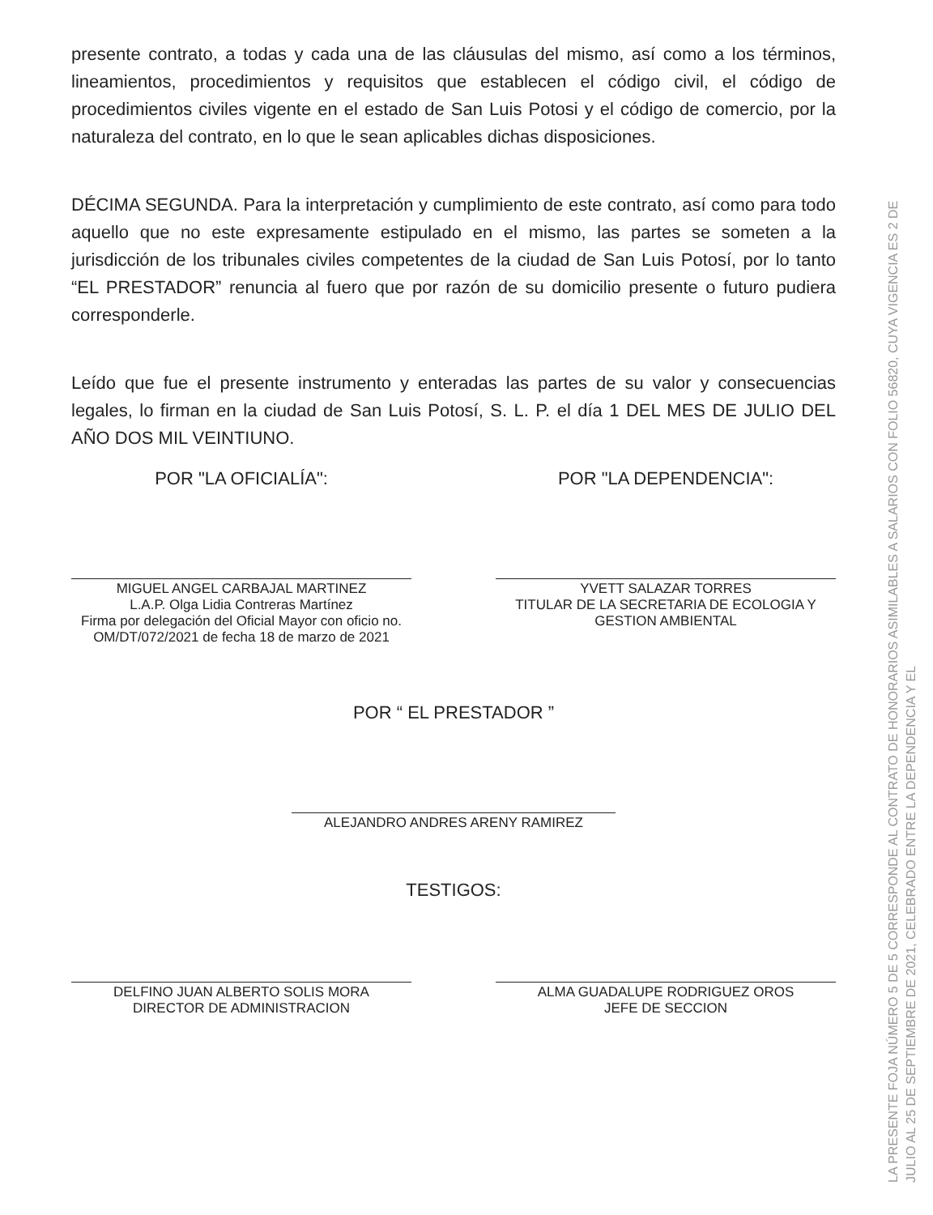presente contrato, a todas y cada una de las cláusulas del mismo, así como a los términos, lineamientos, procedimientos y requisitos que establecen el código civil, el código de procedimientos civiles vigente en el estado de San Luis Potosi y el código de comercio, por la naturaleza del contrato, en lo que le sean aplicables dichas disposiciones.
DÉCIMA SEGUNDA. Para la interpretación y cumplimiento de este contrato, así como para todo aquello que no este expresamente estipulado en el mismo, las partes se someten a la jurisdicción de los tribunales civiles competentes de la ciudad de San Luis Potosí, por lo tanto “EL PRESTADOR” renuncia al fuero que por razón de su domicilio presente o futuro pudiera corresponderle.
Leído que fue el presente instrumento y enteradas las partes de su valor y consecuencias legales, lo firman en la ciudad de San Luis Potosí, S. L. P. el día 1 DEL MES DE JULIO DEL AÑO DOS MIL VEINTIUNO.
POR "LA OFICIALÍA":
MIGUEL ANGEL CARBAJAL MARTINEZ
L.A.P. Olga Lidia Contreras Martínez
Firma por delegación del Oficial Mayor con oficio no.
OM/DT/072/2021 de fecha 18 de marzo de 2021
POR "LA DEPENDENCIA":
YVETT SALAZAR TORRES
TITULAR DE LA SECRETARIA DE ECOLOGIA Y
GESTION AMBIENTAL
POR “ EL PRESTADOR ”
ALEJANDRO ANDRES ARENY RAMIREZ
TESTIGOS:
DELFINO JUAN ALBERTO SOLIS MORA
DIRECTOR DE ADMINISTRACION
ALMA GUADALUPE RODRIGUEZ OROS
JEFE DE SECCION
LA PRESENTE FOJA NÚMERO 5 DE 5 CORRESPONDE AL CONTRATO DE HONORARIOS ASIMILABLES A SALARIOS CON FOLIO 56820, CUYA VIGENCIA ES 2 DE JULIO AL 25 DE SEPTIEMBRE DE 2021, CELEBRADO ENTRE LA DEPENDENCIA Y EL